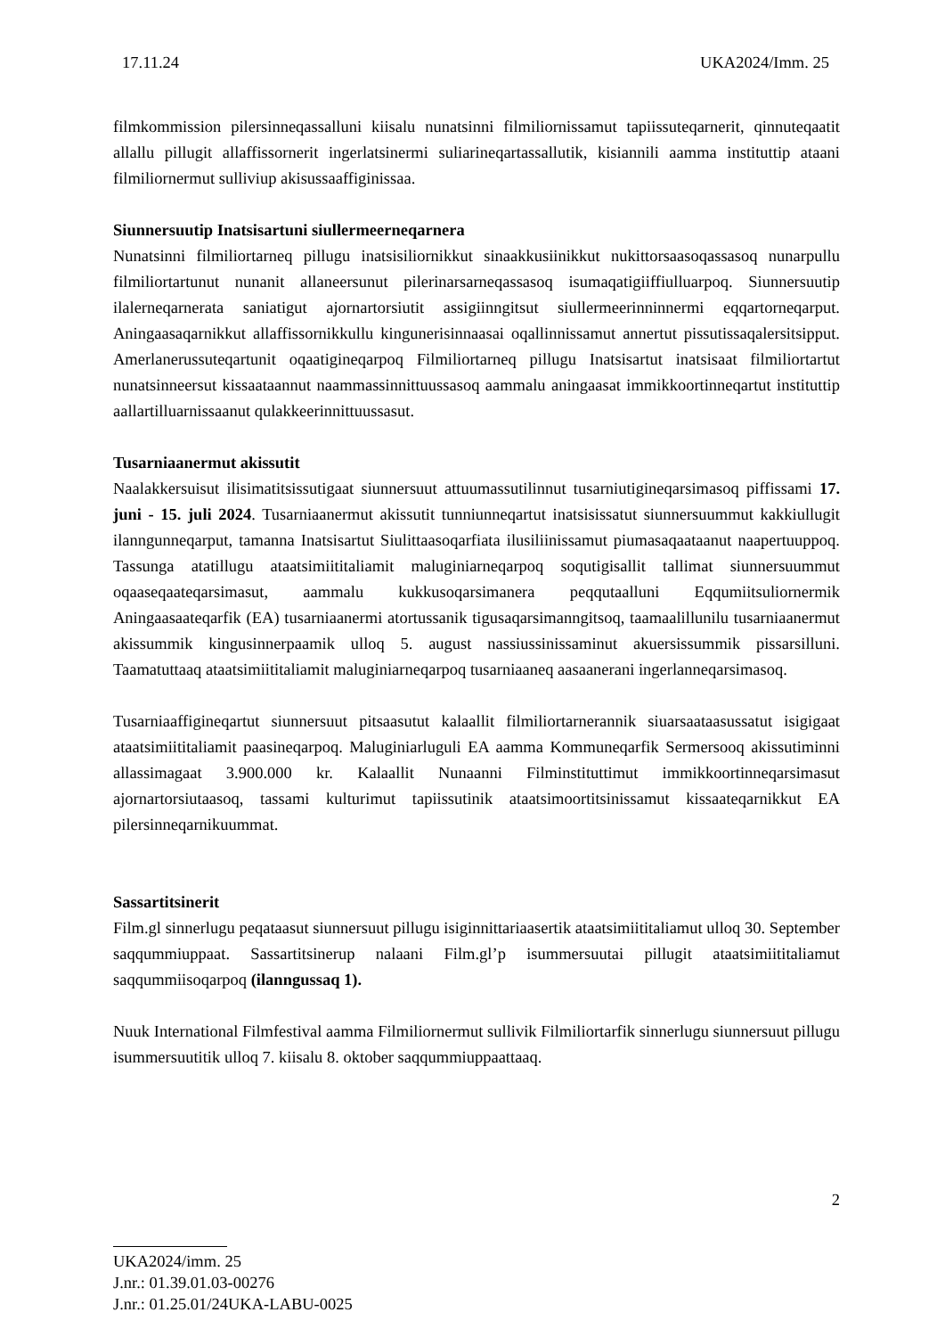17.11.24 UKA2024/Imm. 25
filmkommission pilersinneqassalluni kiisalu nunatsinni filmiliornissamut tapiissuteqarnerit, qinnuteqaatit allallu pillugit allaffissornerit ingerlatsinermi suliarineqartassallutik, kisiannili aamma instituttip ataani filmiliornermut sulliviup akisussaaffiginissaa.
Siunnersuutip Inatsisartuni siullermeerneqarnera
Nunatsinni filmiliortarneq pillugu inatsisiliornikkut sinaakkusiinikkut nukittorsaasoqassasoq nunarpullu filmiliortartunut nunanit allaneersunut pilerinarsarneqassasoq isumaqatigiiffiulluarpoq. Siunnersuutip ilalerneqarnerata saniatigut ajornartorsiutit assigiinngitsut siullermeerinninnermi eqqartorneqarput. Aningaasaqarnikkut allaffissornikkullu kingunerisinnaasai oqallinnissamut annertut pissutissaqalersitsipput. Amerlanerussuteqartunit oqaatigineqarpoq Filmiliortarneq pillugu Inatsisartut inatsisaat filmiliortartut nunatsinneersut kissaataannut naammassinnittuussasoq aammalu aningaasat immikkoortinneqartut instituttip aallartilluarnissaanut qulakkeerinnittuussasut.
Tusarniaanermut akissutit
Naalakkersuisut ilisimatitsissutigaat siunnersuut attuumassutilinnut tusarniutigineqarsimasoq piffissami 17. juni - 15. juli 2024. Tusarniaanermut akissutit tunniunneqartut inatsisissatut siunnersuummut kakkiullugit ilanngunneqarput, tamanna Inatsisartut Siulittaasoqarfiata ilusiliinissamut piumasaqaataanut naapertuuppoq. Tassunga atatillugu ataatsimiititaliamit maluginiarneqarpoq soqutigisallit tallimat siunnersuummut oqaaseqaateqarsimasut, aammalu kukkusoqarsimanera peqqutaalluni Eqqumiitsuliornermik Aningaasaateqarfik (EA) tusarniaanermi atortussanik tigusaqarsimanngitsoq, taamaalillunilu tusarniaanermut akissummik kingusinnerpaamik ulloq 5. august nassiussinissaminut akuersissummik pissarsilluni. Taamatuttaaq ataatsimiititaliamit maluginiarneqarpoq tusarniaaneq aasaanerani ingerlanneqarsimasoq.
Tusarniaaffigineqartut siunnersuut pitsaasutut kalaallit filmiliortarnerannik siuarsaataasussatut isigigaat ataatsimiititaliamit paasineqarpoq. Maluginiarluguli EA aamma Kommuneqarfik Sermersooq akissutiminni allassimagaat 3.900.000 kr. Kalaallit Nunaanni Filminstituttimut immikkoortinneqarsimasut ajornartorsiutaasoq, tassami kulturimut tapiissutinik ataatsimoortitsinissamut kissaateqarnikkut EA pilersinneqarnikuummat.
Sassartitsinerit
Film.gl sinnerlugu peqataasut siunnersuut pillugu isiginnittariaasertik ataatsimiititaliamut ulloq 30. September saqqummiuppaat. Sassartitsinerup nalaani Film.gl’p isummersuutai pillugit ataatsimiititaliamut saqqummiisoqarpoq (ilanngussaq 1).
Nuuk International Filmfestival aamma Filmiliornermut sullivik Filmiliortarfik sinnerlugu siunnersuut pillugu isummersuutitik ulloq 7. kiisalu 8. oktober saqqummiuppaattaaq.
2
UKA2024/imm. 25
J.nr.: 01.39.01.03-00276
J.nr.: 01.25.01/24UKA-LABU-0025